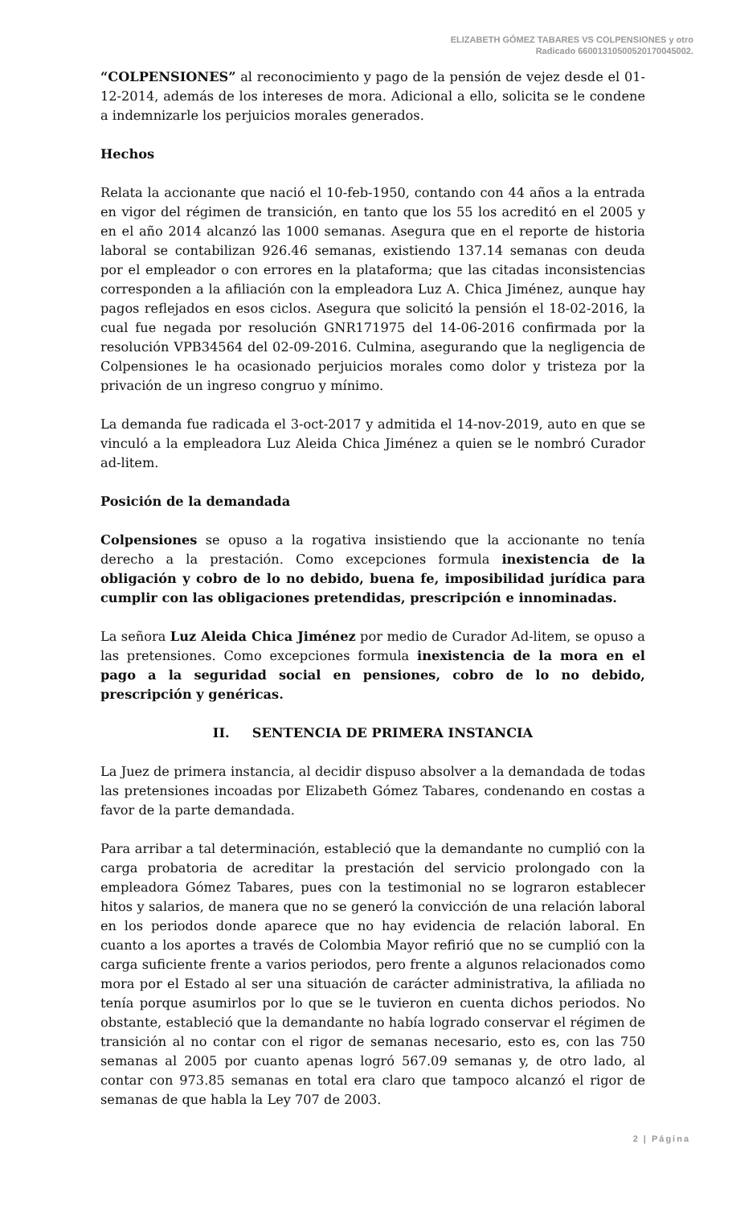ELIZABETH GÓMEZ TABARES VS COLPENSIONES y otro
Radicado 66001310500520170045002.
“COLPENSIONES” al reconocimiento y pago de la pensión de vejez desde el 01-12-2014, además de los intereses de mora. Adicional a ello, solicita se le condene a indemnizarle los perjuicios morales generados.
Hechos
Relata la accionante que nació el 10-feb-1950, contando con 44 años a la entrada en vigor del régimen de transición, en tanto que los 55 los acreditó en el 2005 y en el año 2014 alcanzó las 1000 semanas. Asegura que en el reporte de historia laboral se contabilizan 926.46 semanas, existiendo 137.14 semanas con deuda por el empleador o con errores en la plataforma; que las citadas inconsistencias corresponden a la afiliación con la empleadora Luz A. Chica Jiménez, aunque hay pagos reflejados en esos ciclos. Asegura que solicitó la pensión el 18-02-2016, la cual fue negada por resolución GNR171975 del 14-06-2016 confirmada por la resolución VPB34564 del 02-09-2016. Culmina, asegurando que la negligencia de Colpensiones le ha ocasionado perjuicios morales como dolor y tristeza por la privación de un ingreso congruo y mínimo.
La demanda fue radicada el 3-oct-2017 y admitida el 14-nov-2019, auto en que se vinculó a la empleadora Luz Aleida Chica Jiménez a quien se le nombró Curador ad-litem.
Posición de la demandada
Colpensiones se opuso a la rogativa insistiendo que la accionante no tenía derecho a la prestación. Como excepciones formula inexistencia de la obligación y cobro de lo no debido, buena fe, imposibilidad jurídica para cumplir con las obligaciones pretendidas, prescripción e innominadas.
La señora Luz Aleida Chica Jiménez por medio de Curador Ad-litem, se opuso a las pretensiones. Como excepciones formula inexistencia de la mora en el pago a la seguridad social en pensiones, cobro de lo no debido, prescripción y genéricas.
II. SENTENCIA DE PRIMERA INSTANCIA
La Juez de primera instancia, al decidir dispuso absolver a la demandada de todas las pretensiones incoadas por Elizabeth Gómez Tabares, condenando en costas a favor de la parte demandada.
Para arribar a tal determinación, estableció que la demandante no cumplió con la carga probatoria de acreditar la prestación del servicio prolongado con la empleadora Gómez Tabares, pues con la testimonial no se lograron establecer hitos y salarios, de manera que no se generó la convicción de una relación laboral en los periodos donde aparece que no hay evidencia de relación laboral. En cuanto a los aportes a través de Colombia Mayor refirió que no se cumplió con la carga suficiente frente a varios periodos, pero frente a algunos relacionados como mora por el Estado al ser una situación de carácter administrativa, la afiliada no tenía porque asumirlos por lo que se le tuvieron en cuenta dichos periodos. No obstante, estableció que la demandante no había logrado conservar el régimen de transición al no contar con el rigor de semanas necesario, esto es, con las 750 semanas al 2005 por cuanto apenas logró 567.09 semanas y, de otro lado, al contar con 973.85 semanas en total era claro que tampoco alcanzó el rigor de semanas de que habla la Ley 707 de 2003.
2 | Página